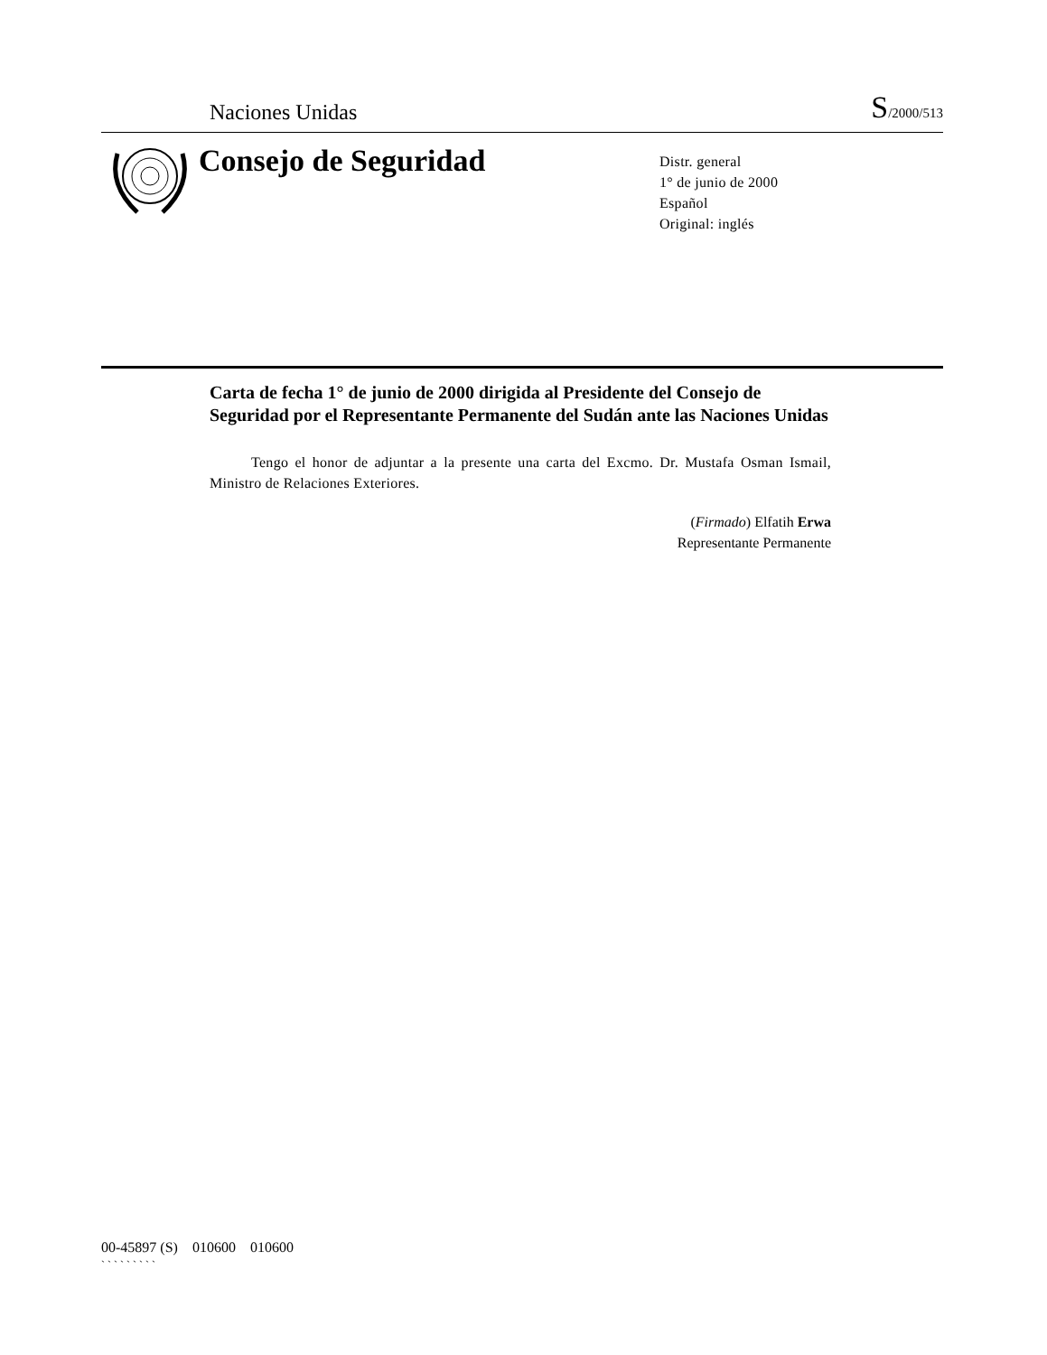Naciones Unidas S/2000/513
Consejo de Seguridad
Distr. general
1° de junio de 2000
Español
Original: inglés
Carta de fecha 1° de junio de 2000 dirigida al Presidente del Consejo de Seguridad por el Representante Permanente del Sudán ante las Naciones Unidas
Tengo el honor de adjuntar a la presente una carta del Excmo. Dr. Mustafa Osman Ismail, Ministro de Relaciones Exteriores.
(Firmado) Elfatih Erwa
Representante Permanente
00-45897 (S) 010600 010600
` ` ` ` ` ` ` ` `